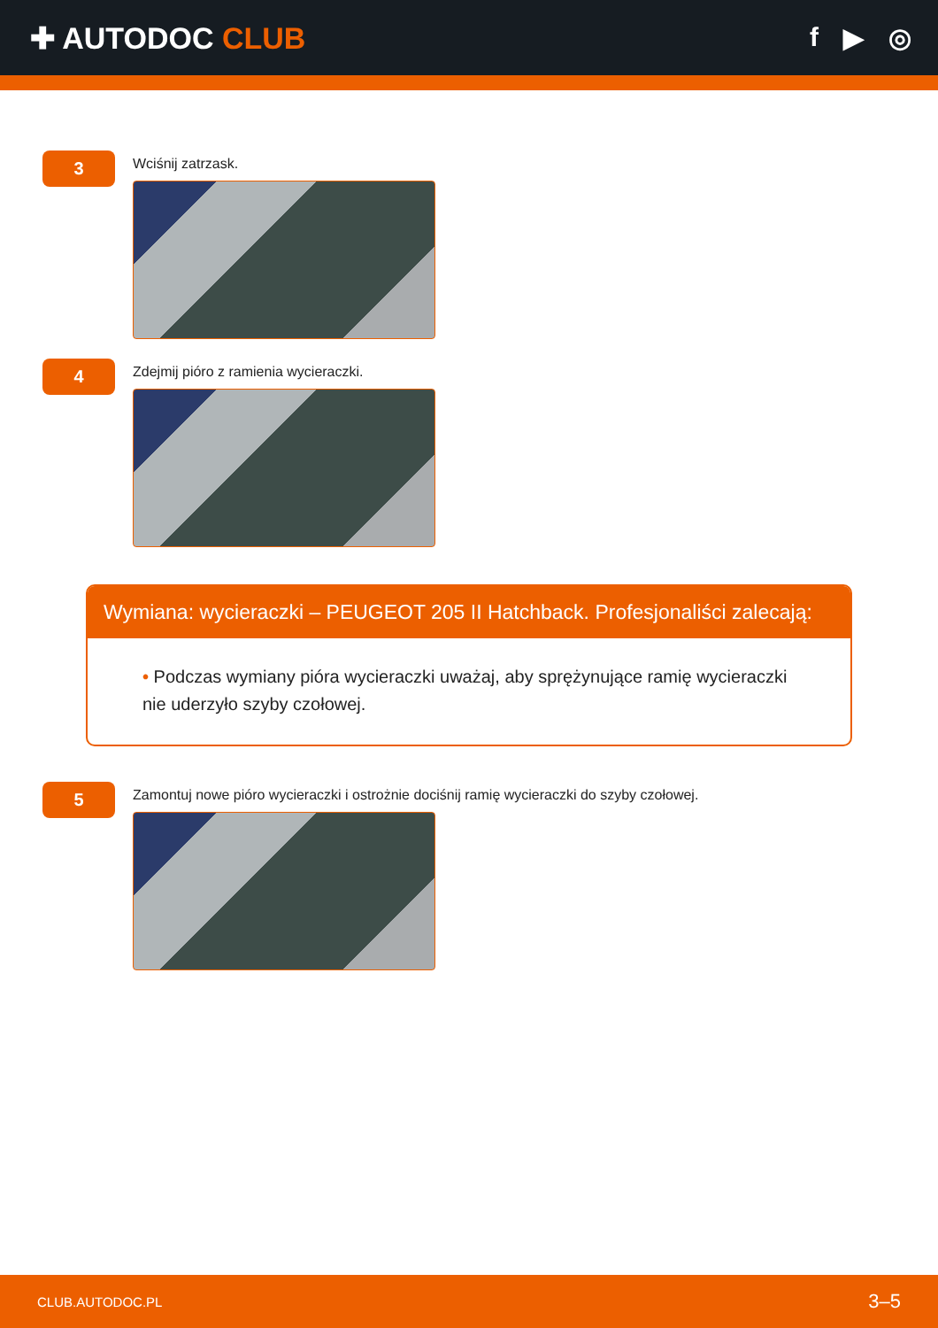✚ AUTODOC CLUB f ▶ ◎
3
Wciśnij zatrzask.
4
Zdejmij pióro z ramienia wycieraczki.
Wymiana: wycieraczki – PEUGEOT 205 II Hatchback. Profesjonaliści zalecają:
• Podczas wymiany pióra wycieraczki uważaj, aby sprężynujące ramię wycieraczki nie uderzyło szyby czołowej.
5
Zamontuj nowe pióro wycieraczki i ostrożnie dociśnij ramię wycieraczki do szyby czołowej.
CLUB.AUTODOC.PL 3–5